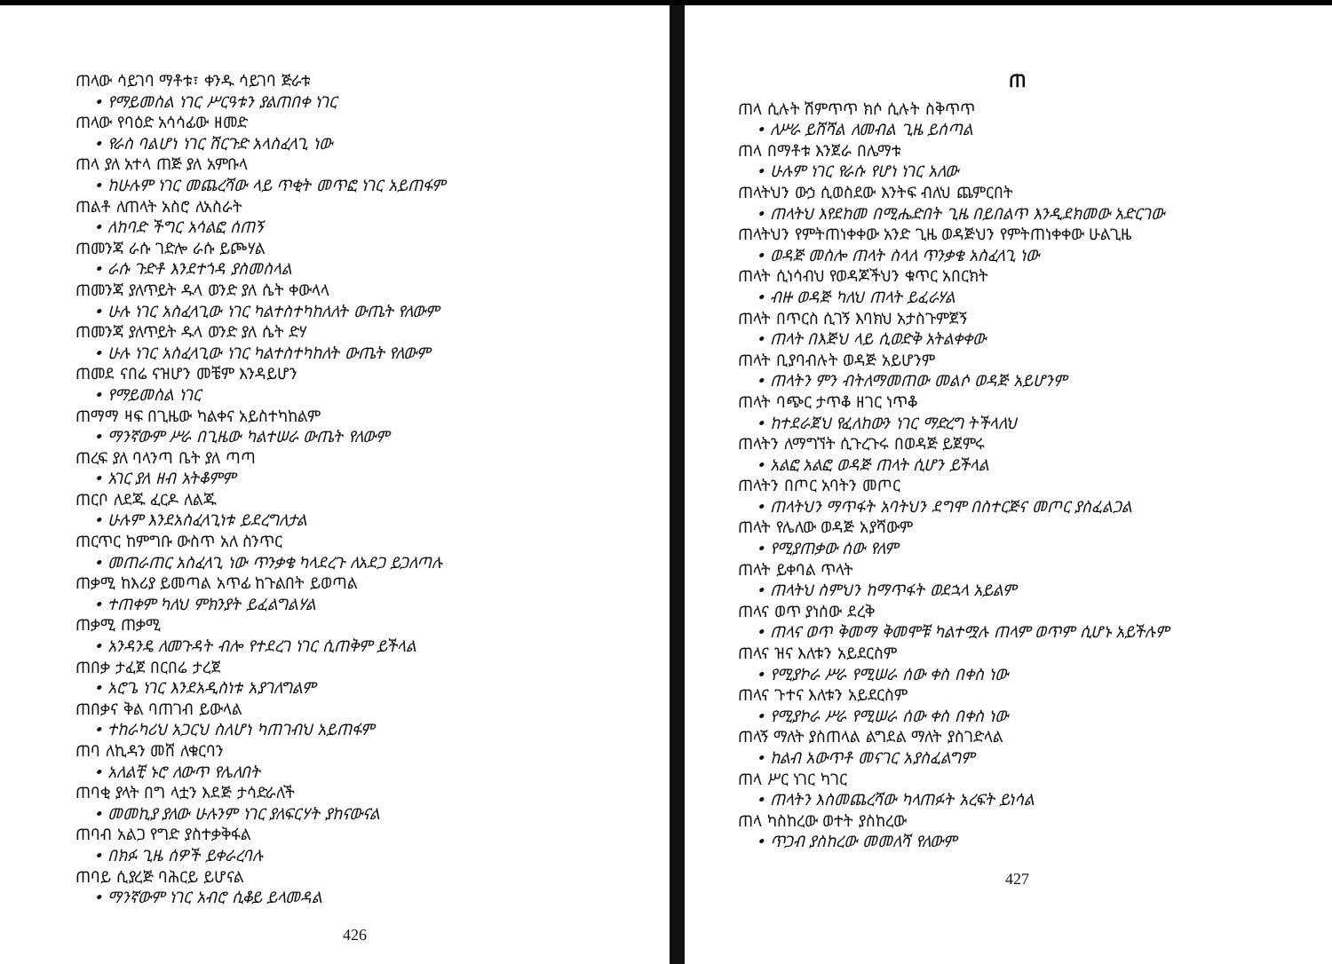ጠላው ሳይገባ ማቶቱ፣ ቀንዱ ሳይገባ ጅራቱ
• የማይመስል ነገር ሥርዓቱን ያልጠበቀ ነገር
ጠላው የባዕድ አሳሳፊው ዘመድ
• የራስ ባልሆነ ነገር ሽርጉድ አላስፈላጊ ነው
ጠላ ያለ አተላ ጠጅ ያለ አምቡላ
• ከሁሉም ነገር መጨረሻው ላይ ጥቂት መጥፎ ነገር አይጠፋም
ጠልቶ ለጠላት አስሮ ለአስራት
• ለከባድ ችግር አሳልፎ ሰጠኝ
ጠመንጃ ራሱ ገድሎ ራሱ ይጮሃል
• ራሱ ጉድቶ እንደተጎዳ ያስመስላል
ጠመንጃ ያለጥይት ዱላ ወንድ ያለ ሴት ቀውላላ
• ሁሉ ነገር አስፈላጊው ነገር ካልተስተካከለለት ውጤት የለውም
ጠመንጃ ያለጥይት ዱላ ወንድ ያለ ሴት ድሃ
• ሁሉ ነገር አስፈላጊው ነገር ካልተስተካከለት ውጤት የለውም
ጠመደ ናበሬ ናዝሆን መቼም እንዳይሆን
• የማይመስል ነገር
ጠማማ ዛፍ በጊዜው ካልቀና አይስተካከልም
• ማንኛውም ሥራ በጊዜው ካልተሠራ ውጤት የለውም
ጠረፍ ያለ ባላንጣ ቤት ያለ ጣጣ
• አገር ያለ ዘብ አትቆምም
ጠርቦ ለደጁ ፈርዶ ለልጁ
• ሁሉም እንደአስፈላጊነቱ ይደረግለታል
ጠርጥር ከምግቡ ውስጥ አለ ስንጥር
• መጠራጠር አስፈላጊ ነው ጥንቃቄ ካላደረጉ ለአደጋ ይጋለጣሉ
ጠቃሚ ከእሪያ ይመጣል አጥፊ ከጉልበት ይወጣል
• ተጠቀም ካለህ ምክንያት ይፈልግልሃል
ጠቃሚ ጠቃሚ
• አንዳንዴ ለመጉዳት ብሎ የተደረገ ነገር ሲጠቅም ይችላል
ጠበቃ ታፈጀ በርበሬ ታረጀ
• አሮጌ ነገር እንደአዲስነቱ አያገለግልም
ጠበቃና ቅል ባጠገብ ይውላል
• ተከራካሪህ አጋርህ ስለሆነ ካጠገብህ አይጠፋም
ጠባ ለኪዳን መሸ ለቁርባን
• አለልቺ ኑሮ ለውጥ የሌለበት
ጠባቂ ያላት በግ ላቷን እደጅ ታሳድራለች
• መመኪያ ያለው ሁሉንም ነገር ያለፍርሃት ያከናውናል
ጠባብ አልጋ የግድ ያስተቃቅፋል
• በክፉ ጊዜ ሰዎች ይቀራረባሉ
ጠባይ ሲያረጅ ባሕርይ ይሆናል
• ማንኛውም ነገር አብሮ ሲቆይ ይላመዳል
426
ጠ
ጠላ ሲሉት ሽምጥጥ ክሶ ሲሉት ስቅጥጥ
• ለሥራ ይሸሻል ለመብል ጊዜ ይሰጣል
ጠላ በማቶቱ እንጀራ በሌማቱ
• ሁሉም ነገር የራሱ የሆነ ነገር አለው
ጠላትህን ውኃ ሲወስደው እንትፍ ብለህ ጨምርበት
• ጠላትህ እየደከመ በሚሔድበት ጊዜ በይበልጥ እንዲደክመው አድርገው
ጠላትህን የምትጠነቀቀው አንድ ጊዜ ወዳጅህን የምትጠነቀቀው ሁልጊዜ
• ወዳጅ መስሎ ጠላት ስላለ ጥንቃቄ አስፈላጊ ነው
ጠላት ሲነሳብህ የወዳጆችህን ቁጥር አበርክት
• ብዙ ወዳጅ ካለህ ጠላት ይፈራሃል
ጠላት በጥርስ ሲገኝ እባክህ አታስጉምጀኝ
• ጠላት በእጅህ ላይ ሲወድቅ አትልቀቀው
ጠላት ቢያባብሉት ወዳጅ አይሆንም
• ጠላትን ምን ብትለማመጠው መልሶ ወዳጅ አይሆንም
ጠላት ባጭር ታጥቆ ዘገር ነጥቆ
• ከተደራጀህ የፈለከውን ነገር ማድረግ ትችላለህ
ጠላትን ለማግኘት ሲጉረጉሩ በወዳጅ ይጀምሩ
• አልፎ አልፎ ወዳጅ ጠላት ሲሆን ይችላል
ጠላትን በጦር አባትን መጦር
• ጠላትህን ማጥፋት አባትህን ደግሞ በስተርጅና መጦር ያስፈልጋል
ጠላት የሌለው ወዳጅ አያሻውም
• የሚያጠቃው ሰው የለም
ጠላት ይቀባል ጥላት
• ጠላትህ ስምህን ከማጥፋት ወደኋላ አይልም
ጠላና ወጥ ያነሰው ደረቅ
• ጠላና ወጥ ቅመማ ቅመሞቹ ካልተሟሉ ጠላም ወጥም ሲሆኑ አይችሉም
ጠላና ዝና እለቱን አይደርስም
• የሚያኮራ ሥራ የሚሠራ ሰው ቀስ በቀስ ነው
ጠላና ጉተና እለቱን አይደርስም
• የሚያኮራ ሥራ የሚሠራ ሰው ቀስ በቀስ ነው
ጠላኝ ማለት ያስጠላል ልግደል ማለት ያስገድላል
• ከልብ አውጥቶ መናገር አያስፈልግም
ጠላ ሥር ነገር ካገር
• ጠላትን እስመጨረሻው ካላጠፉት አረፍት ይነሳል
ጠላ ካስከረው ወተት ያስከረው
• ጥጋብ ያስከረው መመለሻ የለውም
427